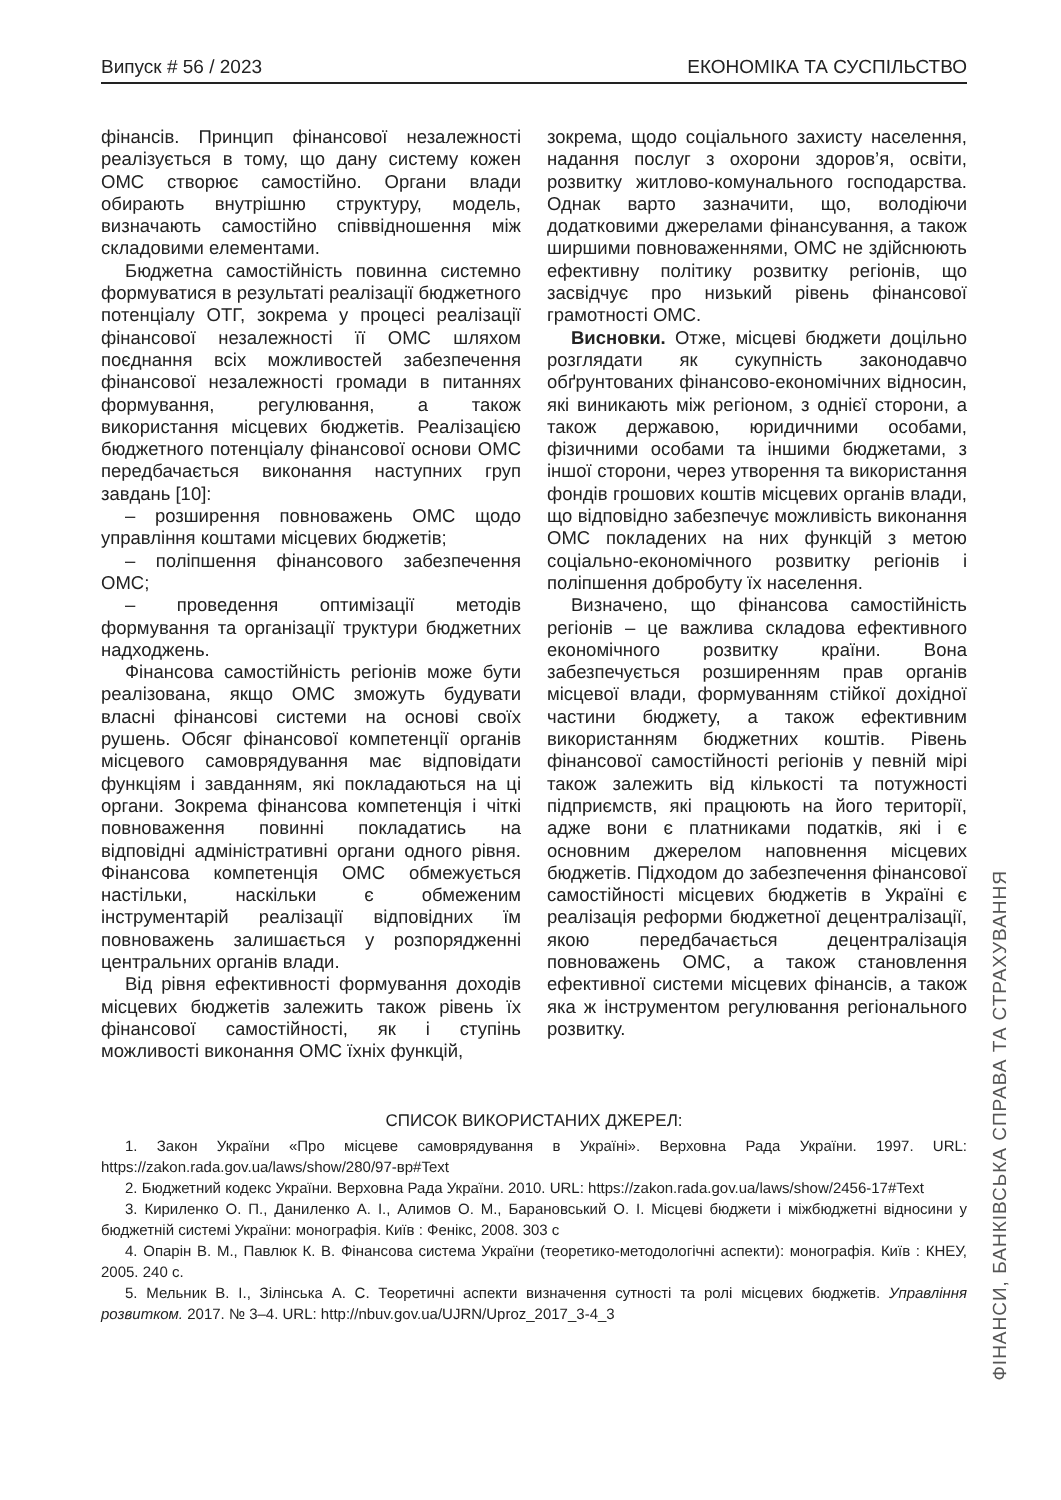Випуск # 56 / 2023 ЕКОНОМІКА ТА СУСПІЛЬСТВО
фінансів. Принцип фінансової незалежності реалізується в тому, що дану систему кожен ОМС створює самостійно. Органи влади обирають внутрішню структуру, модель, визначають самостійно співвідношення між складовими елементами.
Бюджетна самостійність повинна системно формуватися в результаті реалізації бюджетного потенціалу ОТГ, зокрема у процесі реалізації фінансової незалежності її ОМС шляхом поєднання всіх можливостей забезпечення фінансової незалежності громади в питаннях формування, регулювання, а також використання місцевих бюджетів. Реалізацією бюджетного потенціалу фінансової основи ОМС передбачається виконання наступних груп завдань [10]:
– розширення повноважень ОМС щодо управління коштами місцевих бюджетів;
– поліпшення фінансового забезпечення ОМС;
– проведення оптимізації методів формування та організації труктури бюджетних надходжень.
Фінансова самостійність регіонів може бути реалізована, якщо ОМС зможуть будувати власні фінансові системи на основі своїх рушень. Обсяг фінансової компетенції органів місцевого самоврядування має відповідати функціям і завданням, які покладаються на ці органи. Зокрема фінансова компетенція і чіткі повноваження повинні покладатись на відповідні адміністративні органи одного рівня. Фінансова компетенція ОМС обмежується настільки, наскільки є обмеженим інструментарій реалізації відповідних їм повноважень залишається у розпорядженні центральних органів влади.
Від рівня ефективності формування доходів місцевих бюджетів залежить також рівень їх фінансової самостійності, як і ступінь можливості виконання ОМС їхніх функцій,
зокрема, щодо соціального захисту населення, надання послуг з охорони здоров’я, освіти, розвитку житлово-комунального господарства. Однак варто зазначити, що, володіючи додатковими джерелами фінансування, а також ширшими повноваженнями, ОМС не здійснюють ефективну політику розвитку регіонів, що засвідчує про низький рівень фінансової грамотності ОМС.
Висновки. Отже, місцеві бюджети доцільно розглядати як сукупність законодавчо обґрунтованих фінансово-економічних відносин, які виникають між регіоном, з однієї сторони, а також державою, юридичними особами, фізичними особами та іншими бюджетами, з іншої сторони, через утворення та використання фондів грошових коштів місцевих органів влади, що відповідно забезпечує можливість виконання ОМС покладених на них функцій з метою соціально-економічного розвитку регіонів і поліпшення добробуту їх населення.
Визначено, що фінансова самостійність регіонів – це важлива складова ефективного економічного розвитку країни. Вона забезпечується розширенням прав органів місцевої влади, формуванням стійкої дохідної частини бюджету, а також ефективним використанням бюджетних коштів. Рівень фінансової самостійності регіонів у певній мірі також залежить від кількості та потужності підприємств, які працюють на його території, адже вони є платниками податків, які і є основним джерелом наповнення місцевих бюджетів. Підходом до забезпечення фінансової самостійності місцевих бюджетів в Україні є реалізація реформи бюджетної децентралізації, якою передбачається децентралізація повноважень ОМС, а також становлення ефективної системи місцевих фінансів, а також яка ж інструментом регулювання регіонального розвитку.
СПИСОК ВИКОРИСТАНИХ ДЖЕРЕЛ:
1. Закон України «Про місцеве самоврядування в Україні». Верховна Рада України. 1997. URL: https://zakon.rada.gov.ua/laws/show/280/97-вр#Text
2. Бюджетний кодекс України. Верховна Рада України. 2010. URL: https://zakon.rada.gov.ua/laws/show/2456-17#Text
3. Кириленко О. П., Даниленко А. І., Алимов О. М., Барановський О. І. Місцеві бюджети і міжбюджетні відносини у бюджетній системі України: монографія. Київ : Фенікс, 2008. 303 с
4. Опарін В. М., Павлюк К. В. Фінансова система України (теоретико-методологічні аспекти): монографія. Київ : КНЕУ, 2005. 240 с.
5. Мельник В. І., Зілінська А. С. Теоретичні аспекти визначення сутності та ролі місцевих бюджетів. Управління розвитком. 2017. № 3–4. URL: http://nbuv.gov.ua/UJRN/Uproz_2017_3-4_3
ФІНАНСИ, БАНКІВСЬКА СПРАВА ТА СТРАХУВАННЯ